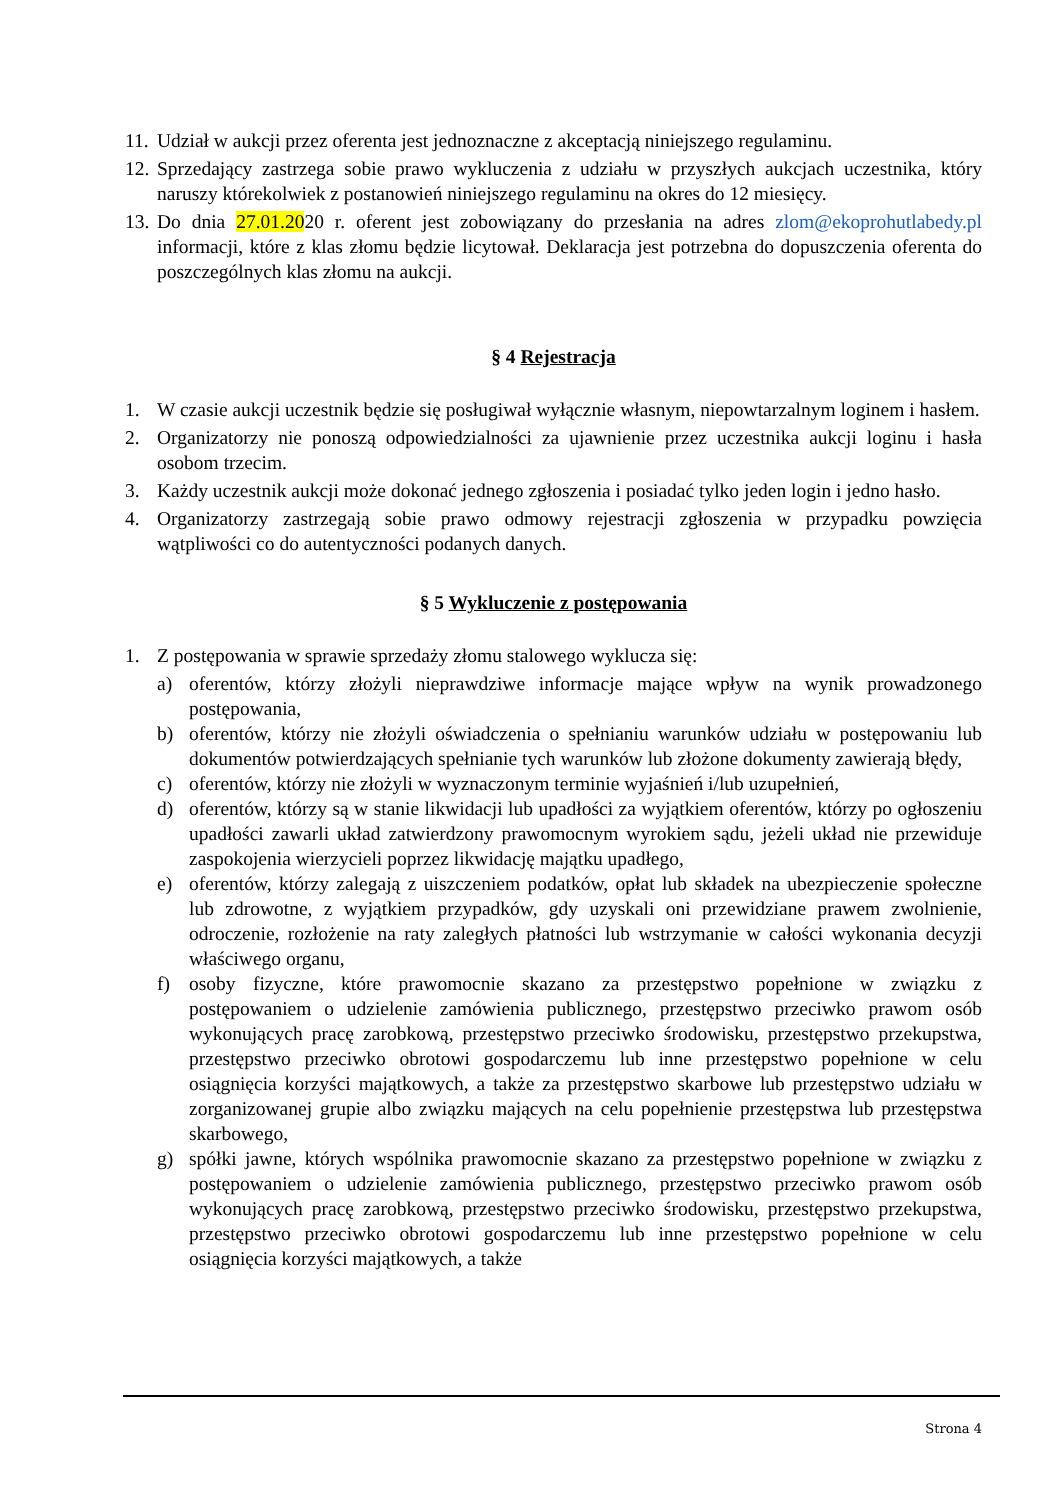11. Udział w aukcji przez oferenta jest jednoznaczne z akceptacją niniejszego regulaminu.
12. Sprzedający zastrzega sobie prawo wykluczenia z udziału w przyszłych aukcjach uczestnika, który naruszy którekolwiek z postanowień niniejszego regulaminu na okres do 12 miesięcy.
13. Do dnia 27.01.2020 r. oferent jest zobowiązany do przesłania na adres zlom@ekoprohutlabedy.pl informacji, które z klas złomu będzie licytował. Deklaracja jest potrzebna do dopuszczenia oferenta do poszczególnych klas złomu na aukcji.
§ 4 Rejestracja
1. W czasie aukcji uczestnik będzie się posługiwał wyłącznie własnym, niepowtarzalnym loginem i hasłem.
2. Organizatorzy nie ponoszą odpowiedzialności za ujawnienie przez uczestnika aukcji loginu i hasła osobom trzecim.
3. Każdy uczestnik aukcji może dokonać jednego zgłoszenia i posiadać tylko jeden login i jedno hasło.
4. Organizatorzy zastrzegają sobie prawo odmowy rejestracji zgłoszenia w przypadku powzięcia wątpliwości co do autentyczności podanych danych.
§ 5 Wykluczenie z postępowania
1. Z postępowania w sprawie sprzedaży złomu stalowego wyklucza się:
a) oferentów, którzy złożyli nieprawdziwe informacje mające wpływ na wynik prowadzonego postępowania,
b) oferentów, którzy nie złożyli oświadczenia o spełnianiu warunków udziału w postępowaniu lub dokumentów potwierdzających spełnianie tych warunków lub złożone dokumenty zawierają błędy,
c) oferentów, którzy nie złożyli w wyznaczonym terminie wyjaśnień i/lub uzupełnień,
d) oferentów, którzy są w stanie likwidacji lub upadłości za wyjątkiem oferentów, którzy po ogłoszeniu upadłości zawarli układ zatwierdzony prawomocnym wyrokiem sądu, jeżeli układ nie przewiduje zaspokojenia wierzycieli poprzez likwidację majątku upadłego,
e) oferentów, którzy zalegają z uiszczeniem podatków, opłat lub składek na ubezpieczenie społeczne lub zdrowotne, z wyjątkiem przypadków, gdy uzyskali oni przewidziane prawem zwolnienie, odroczenie, rozłożenie na raty zaległych płatności lub wstrzymanie w całości wykonania decyzji właściwego organu,
f) osoby fizyczne, które prawomocnie skazano za przestępstwo popełnione w związku z postępowaniem o udzielenie zamówienia publicznego, przestępstwo przeciwko prawom osób wykonujących pracę zarobkową, przestępstwo przeciwko środowisku, przestępstwo przekupstwa, przestępstwo przeciwko obrotowi gospodarczemu lub inne przestępstwo popełnione w celu osiągnięcia korzyści majątkowych, a także za przestępstwo skarbowe lub przestępstwo udziału w zorganizowanej grupie albo związku mających na celu popełnienie przestępstwa lub przestępstwa skarbowego,
g) spółki jawne, których wspólnika prawomocnie skazano za przestępstwo popełnione w związku z postępowaniem o udzielenie zamówienia publicznego, przestępstwo przeciwko prawom osób wykonujących pracę zarobkową, przestępstwo przeciwko środowisku, przestępstwo przekupstwa, przestępstwo przeciwko obrotowi gospodarczemu lub inne przestępstwo popełnione w celu osiągnięcia korzyści majątkowych, a także
Strona 4